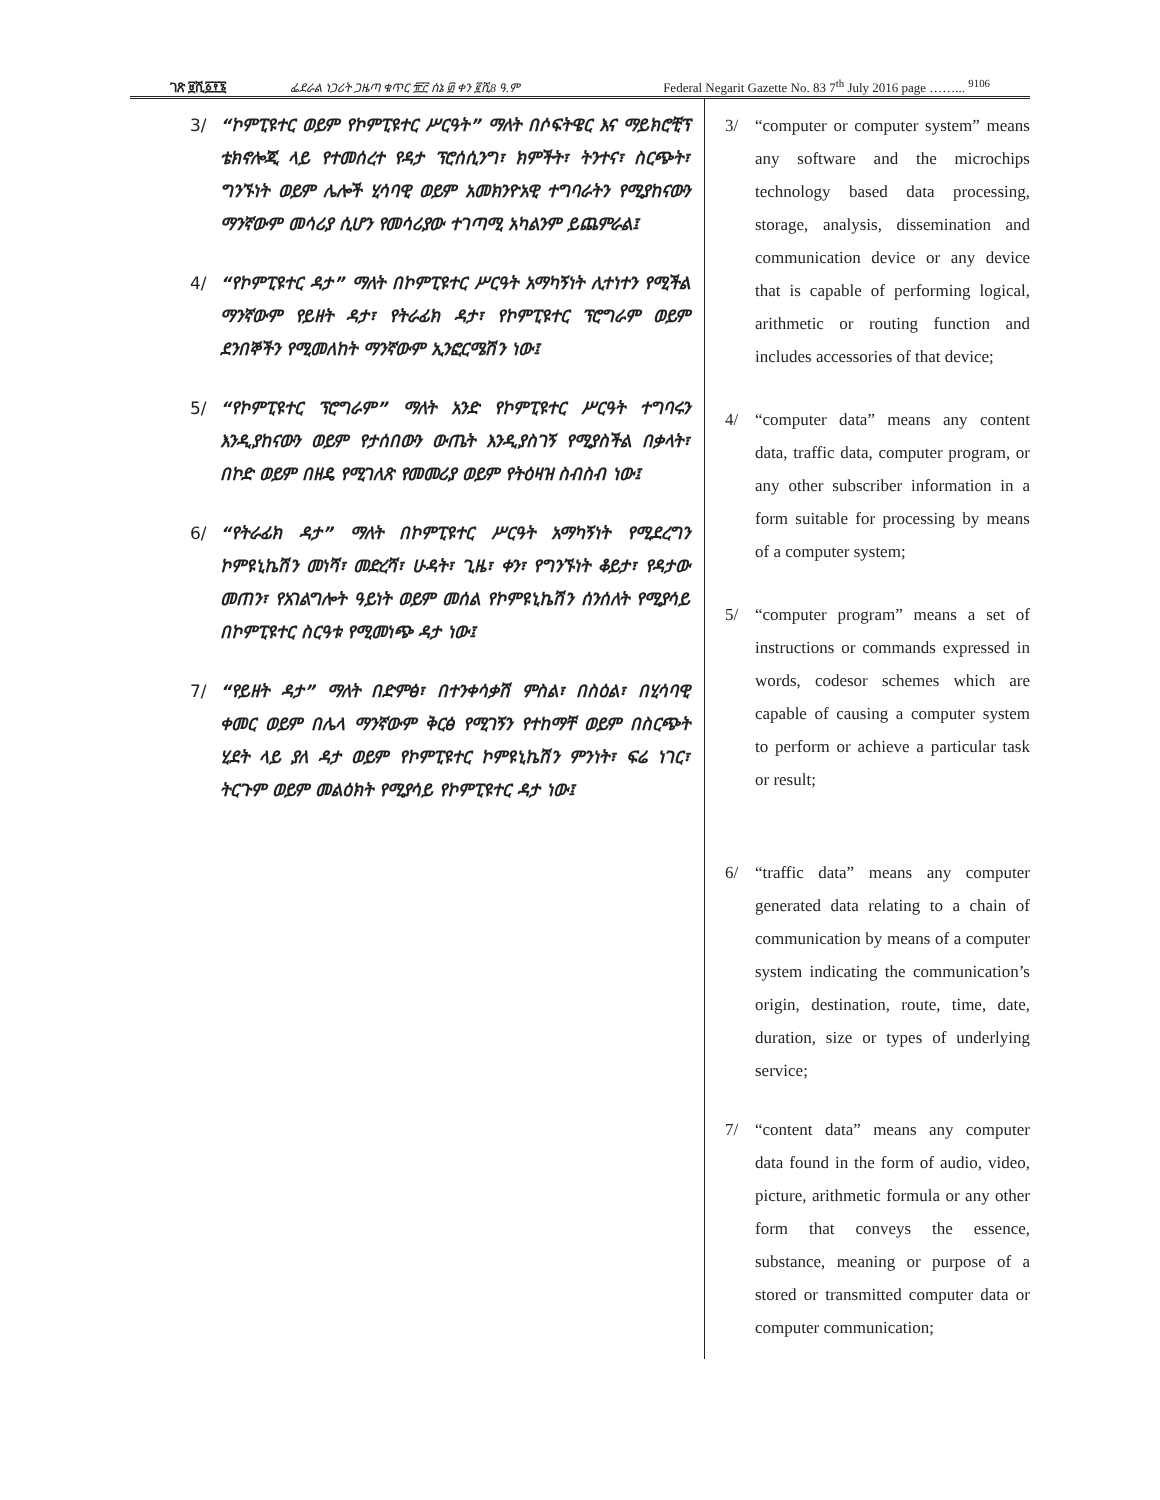ገጽ ፱ሺ፩፻፮ ፌደራል ነጋሪት ጋዜጣ ቁጥር ፹፫ ሰኔ ፴ ቀን ፪ሺ8 ዓ.ም Federal Negarit Gazette No. 83 7<sup>th</sup> July 2016 page ……... <sup>9106</sup>
3/ “ኮምፒዩተር ወይም የኮምፒዩተር ሥርዓት” ማለት በሶፍትዌር እና ማይክሮቺፕ ቴክኖሎጂ ላይ የተመሰረተ የዳታ ፕሮሰሲንግ፣ ክምችት፣ ትንተና፣ ስርጭት፣ ግንኙነት ወይም ሌሎች ሂሳባዊ ወይም አመክንዮአዊ ተግባራትን የሚያከናውን ማንኛውም መሳሪያ ሲሆን የመሳሪያው ተገጣሚ አካልንም ይጨምራል፤
4/ “የኮምፒዩተር ዳታ” ማለት በኮምፒዩተር ሥርዓት አማካኝነት ሊተነተን የሚችል ማንኛውም የይዘት ዳታ፣ የትራፊክ ዳታ፣ የኮምፒዩተር ፕሮግራም ወይም ደንበኞችን የሚመለከት ማንኛውም ኢንፎርሜሽን ነው፤
5/ “የኮምፒዩተር ፕሮግራም” ማለት አንድ የኮምፒዩተር ሥርዓት ተግባሩን እንዲያከናውን ወይም የታሰበውን ውጤት እንዲያስገኝ የሚያስችል በቃላት፣ በኮድ ወይም በዘዴ የሚገለጽ የመመሪያ ወይም የትዕዛዝ ስብስብ ነው፤
6/ “የትራፊክ ዳታ” ማለት በኮምፒዩተር ሥርዓት አማካኝነት የሚደረግን ኮምዩኒኬሽን መነሻ፣ መድረሻ፣ ሁዳት፣ ጊዜ፣ ቀን፣ የግንኙነት ቆይታ፣ የዳታው መጠን፣ የአገልግሎት ዓይነት ወይም መሰል የኮምዩኒኬሽን ሰንሰለት የሚያሳይ በኮምፒዩተር ስርዓቱ የሚመነጭ ዳታ ነው፤
7/ “የይዘት ዳታ” ማለት በድምፅ፣ በተንቀሳቃሽ ምስል፣ በስዕል፣ በሂሳባዊ ቀመር ወይም በሌላ ማንኛውም ቅርፅ የሚገኝን የተከማቸ ወይም በስርጭት ሂደት ላይ ያለ ዳታ ወይም የኮምፒዩተር ኮምዩኒኬሽን ምንነት፣ ፍሬ ነገር፣ ትርጉም ወይም መልዕክት የሚያሳይ የኮምፒዩተር ዳታ ነው፤
3/ “computer or computer system” means any software and the microchips technology based data processing, storage, analysis, dissemination and communication device or any device that is capable of performing logical, arithmetic or routing function and includes accessories of that device;
4/ “computer data” means any content data, traffic data, computer program, or any other subscriber information in a form suitable for processing by means of a computer system;
5/ “computer program” means a set of instructions or commands expressed in words, codesor schemes which are capable of causing a computer system to perform or achieve a particular task or result;
6/ “traffic data” means any computer generated data relating to a chain of communication by means of a computer system indicating the communication’s origin, destination, route, time, date, duration, size or types of underlying service;
7/ “content data” means any computer data found in the form of audio, video, picture, arithmetic formula or any other form that conveys the essence, substance, meaning or purpose of a stored or transmitted computer data or computer communication;